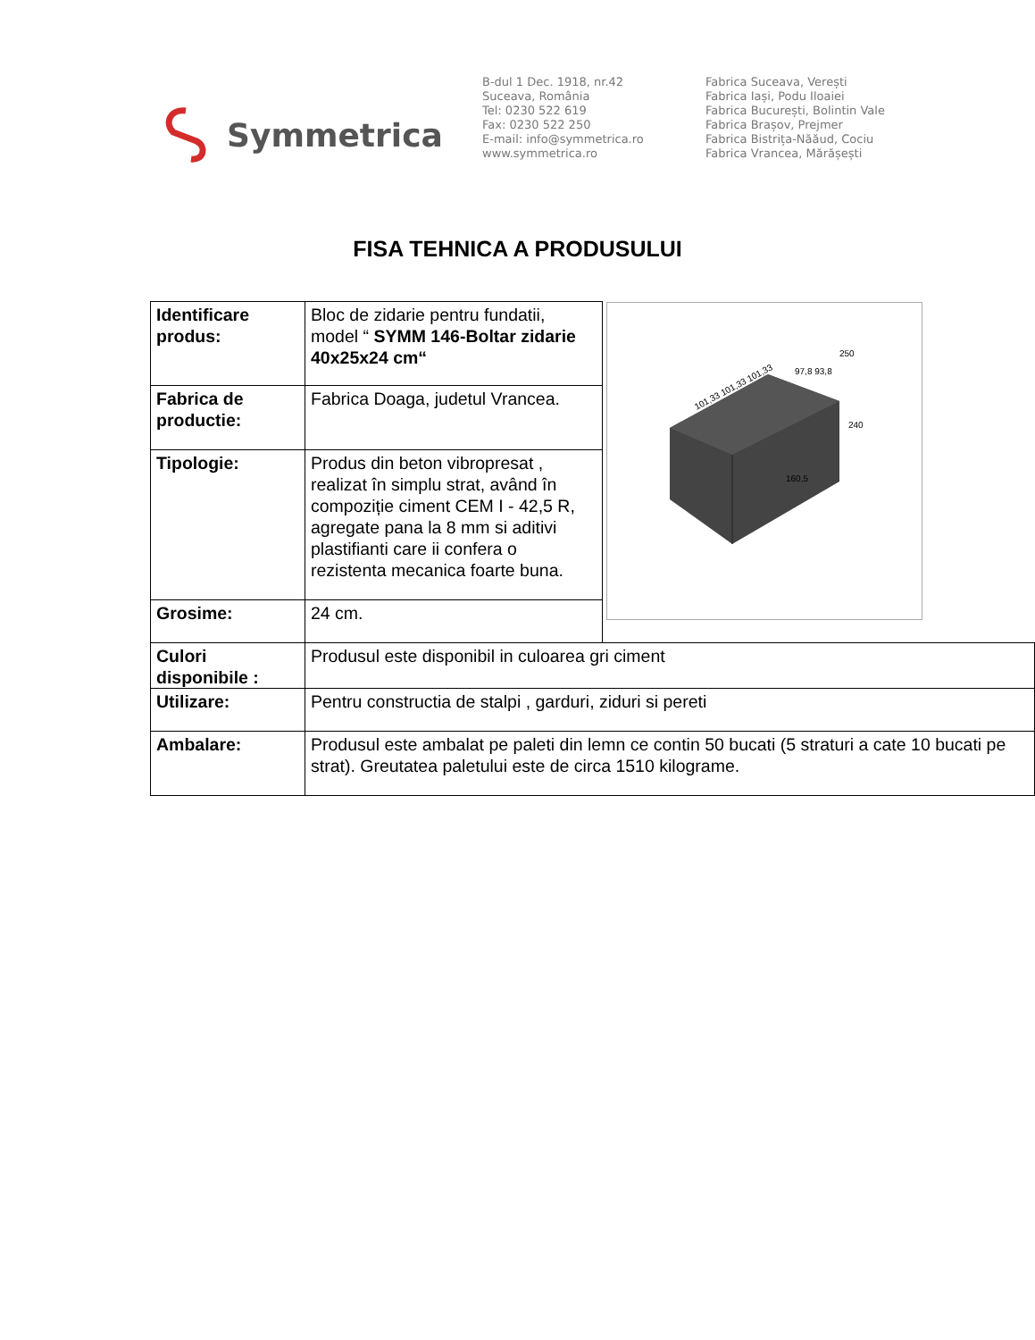Symmetrica
B-dul 1 Dec. 1918, nr.42
Suceava, România
Tel: 0230 522 619
Fax: 0230 522 250
E-mail: info@symmetrica.ro
www.symmetrica.ro
Fabrica Suceava, Verești
Fabrica Iași, Podu Iloaiei
Fabrica București, Bolintin Vale
Fabrica Brașov, Prejmer
Fabrica Bistrița-Năăud, Cociu
Fabrica Vrancea, Mărășești
FISA TEHNICA A PRODUSULUI
| Identificare produs: | Bloc de zidarie pentru fundatii, model “ SYMM 146-Boltar zidarie 40x25x24 cm“ | 101,33 101,33 101,33 97,8 93,8 240 250 160,5 |
| Fabrica de productie: | Fabrica Doaga, judetul Vrancea. | |
| Tipologie: | Produs din beton vibropresat , realizat în simplu strat, având în compoziție ciment CEM I - 42,5 R, agregate pana la 8 mm si aditivi plastifianti care ii confera o rezistenta mecanica foarte buna. | |
| Grosime: | 24 cm. | |
| Culori disponibile : | Produsul este disponibil in culoarea gri ciment | |
| Utilizare: | Pentru constructia de stalpi , garduri, ziduri si pereti | |
| Ambalare: | Produsul este ambalat pe paleti din lemn ce contin 50 bucati (5 straturi a cate 10 bucati pe strat). Greutatea paletului este de circa 1510 kilograme. | |